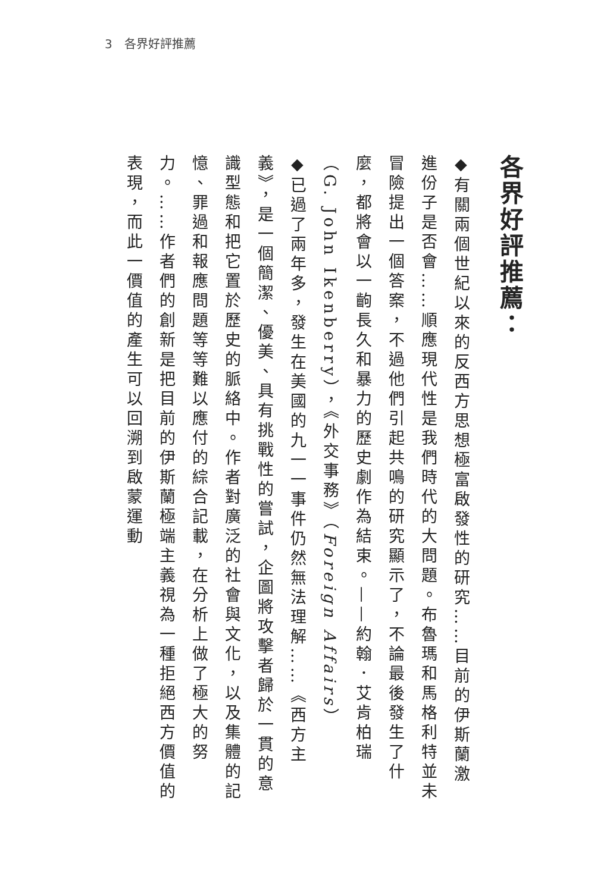3　各界好評推薦
各界好評推薦：
◆有關兩個世紀以來的反西方思想極富啟發性的研究……目前的伊斯蘭激進份子是否會……順應現代性是我們時代的大問題。布魯瑪和馬格利特並未冒險提出一個答案，不過他們引起共鳴的研究顯示了，不論最後發生了什麼，都將會以一齣長久和暴力的歷史劇作為結束。——約翰．艾肯柏瑞（G. John Ikenberry），《外交事務》（Foreign Affairs）
◆已過了兩年多，發生在美國的九一一事件仍然無法理解……《西方主義》，是一個簡潔、優美、具有挑戰性的嘗試，企圖將攻擊者歸於一貫的意識型態和把它置於歷史的脈絡中。作者對廣泛的社會與文化，以及集體的記憶、罪過和報應問題等等難以應付的綜合記載，在分析上做了極大的努力。……作者們的創新是把目前的伊斯蘭極端主義視為一種拒絕西方價值的表現，而此一價值的產生可以回溯到啟蒙運動